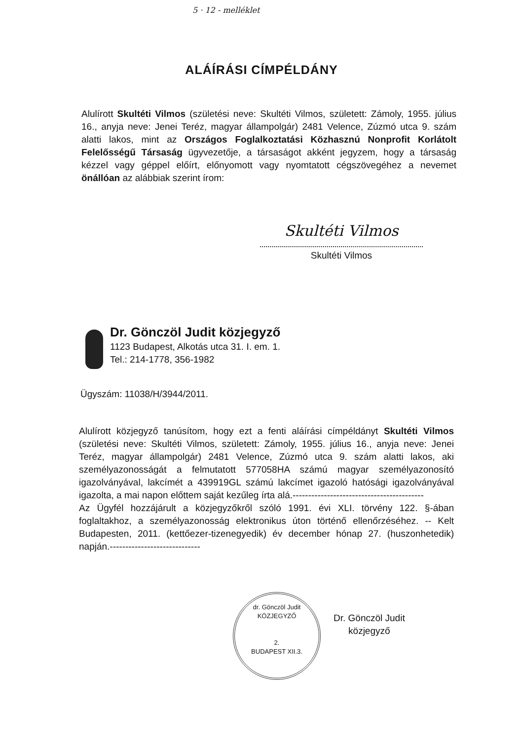5 · 12 - melléklet
ALÁÍRÁSI CÍMPÉLDÁNY
Alulírott Skultéti Vilmos (születési neve: Skultéti Vilmos, született: Zámoly, 1955. július 16., anyja neve: Jenei Teréz, magyar állampolgár) 2481 Velence, Zúzmó utca 9. szám alatti lakos, mint az Országos Foglalkoztatási Közhasznú Nonprofit Korlátolt Felelősségű Társaság ügyvezetője, a társaságot akként jegyzem, hogy a társaság kézzel vagy géppel előírt, előnyomott vagy nyomtatott cégszövegéhez a nevemet önállóan az alábbiak szerint írom:
Skultéti Vilmos
Skultéti Vilmos
Dr. Gönczöl Judit közjegyző
1123 Budapest, Alkotás utca 31. I. em. 1.
Tel.: 214-1778, 356-1982
Ügyszám: 11038/H/3944/2011.
Alulírott közjegyző tanúsítom, hogy ezt a fenti aláírási címpéldányt Skultéti Vilmos (születési neve: Skultéti Vilmos, született: Zámoly, 1955. július 16., anyja neve: Jenei Teréz, magyar állampolgár) 2481 Velence, Zúzmó utca 9. szám alatti lakos, aki személyazonosságát a felmutatott 577058HA számú magyar személyazonosító igazolványával, lakcímét a 439919GL számú lakcímet igazoló hatósági igazolványával igazolta, a mai napon előttem saját kezűleg írta alá.------------------------------------------
Az Ügyfél hozzájárult a közjegyzőkről szóló 1991. évi XLI. törvény 122. §-ában foglaltakhoz, a személyazonosság elektronikus úton történő ellenőrzéséhez. -- Kelt Budapesten, 2011. (kettőezer-tizenegyedik) év december hónap 27. (huszonhetedik) napján.-----------------------------
dr. Gönczöl Judit
KÖZJEGYZŐ
2.
BUDAPEST XII.3.
Dr. Gönczöl Judit
közjegyző